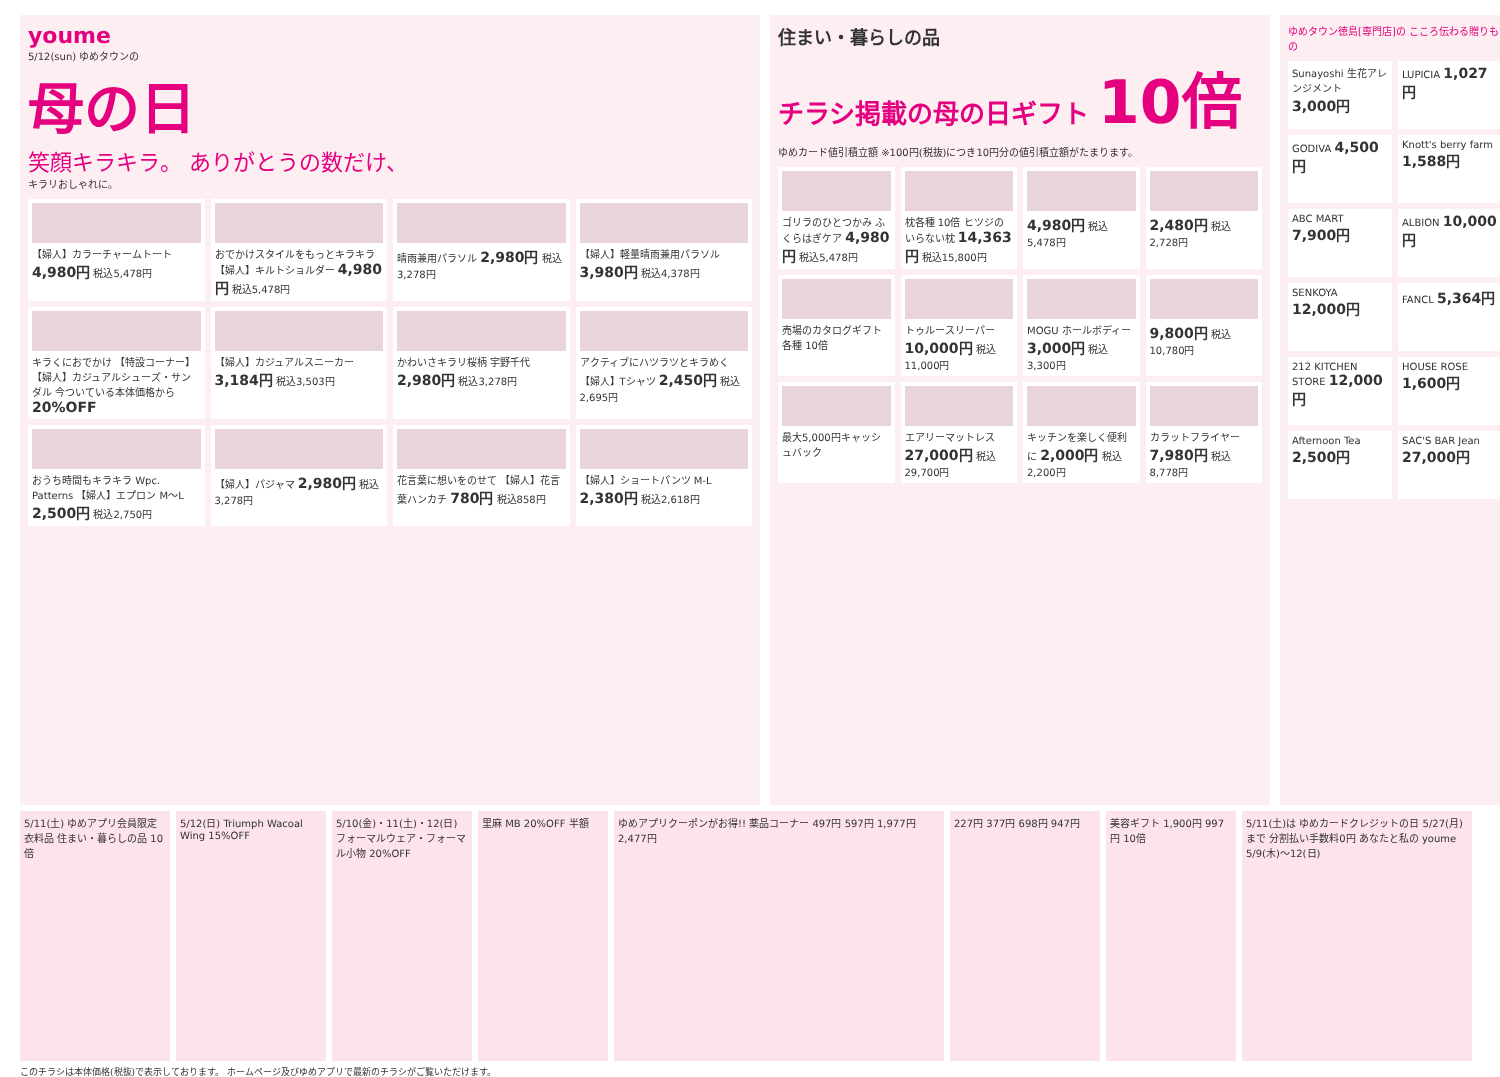youme
5/12(sun) ゆめタウンの
母の日
笑顔キラキラ。 ありがとうの数だけ、
キラリおしゃれに。
【婦人】カラーチャームトート 4,980円 税込5,478円
おでかけスタイルをもっとキラキラ 【婦人】キルトショルダー 4,980円 税込5,478円
晴雨兼用パラソル 2,980円 税込3,278円
【婦人】軽量晴雨兼用パラソル 3,980円 税込4,378円
キラくにおでかけ 【特設コーナー】【婦人】カジュアルシューズ・サンダル 今ついている本体価格から 20%OFF
【婦人】カジュアルスニーカー 3,184円 税込3,503円
かわいさキラリ桜柄 宇野千代 2,980円 税込3,278円
アクティブにハツラツとキラめく 【婦人】Tシャツ 2,450円 税込2,695円
おうち時間もキラキラ Wpc. Patterns 【婦人】エプロン M〜L 2,500円 税込2,750円
【婦人】パジャマ 2,980円 税込3,278円
花言葉に想いをのせて 【婦人】花言葉ハンカチ 780円 税込858円
【婦人】ショートパンツ M-L 2,380円 税込2,618円
住まい・暮らしの品
チラシ掲載の母の日ギフト 10倍
ゆめカード値引積立額 ※100円(税抜)につき10円分の値引積立額がたまります。
ゴリラのひとつかみ ふくらはぎケア 4,980円 税込5,478円
枕各種 10倍 ヒツジのいらない枕 14,363円 税込15,800円
4,980円 税込5,478円
2,480円 税込2,728円
売場のカタログギフト各種 10倍
トゥルースリーパー 10,000円 税込11,000円
MOGU ホールボディー 3,000円 税込3,300円
9,800円 税込10,780円
最大5,000円キャッシュバック
エアリーマットレス 27,000円 税込29,700円
キッチンを楽しく便利に 2,000円 税込2,200円
カラットフライヤー 7,980円 税込8,778円
ゆめタウン徳島[専門店]の こころ伝わる贈りもの
Sunayoshi 生花アレンジメント 3,000円
LUPICIA 1,027円
GODIVA 4,500円
Knott's berry farm 1,588円
ABC MART 7,900円
ALBION 10,000円
SENKOYA 12,000円
FANCL 5,364円
212 KITCHEN STORE 12,000円
HOUSE ROSE 1,600円
Afternoon Tea 2,500円
SAC'S BAR Jean 27,000円
5/11(土) ゆめアプリ会員限定 衣料品 住まい・暮らしの品 10倍
5/12(日) Triumph Wacoal Wing 15%OFF
5/10(金)・11(土)・12(日) フォーマルウェア・フォーマル小物 20%OFF
里麻 MB 20%OFF 半額
ゆめアプリクーポンがお得!! 薬品コーナー 497円 597円 1,977円 2,477円
227円 377円 698円 947円
美容ギフト 1,900円 997円 10倍
5/11(土)は ゆめカードクレジットの日 5/27(月)まで 分割払い手数料0円 あなたと私の youme 5/9(木)〜12(日)
このチラシは本体価格(税抜)で表示しております。 ホームページ及びゆめアプリで最新のチラシがご覧いただけます。